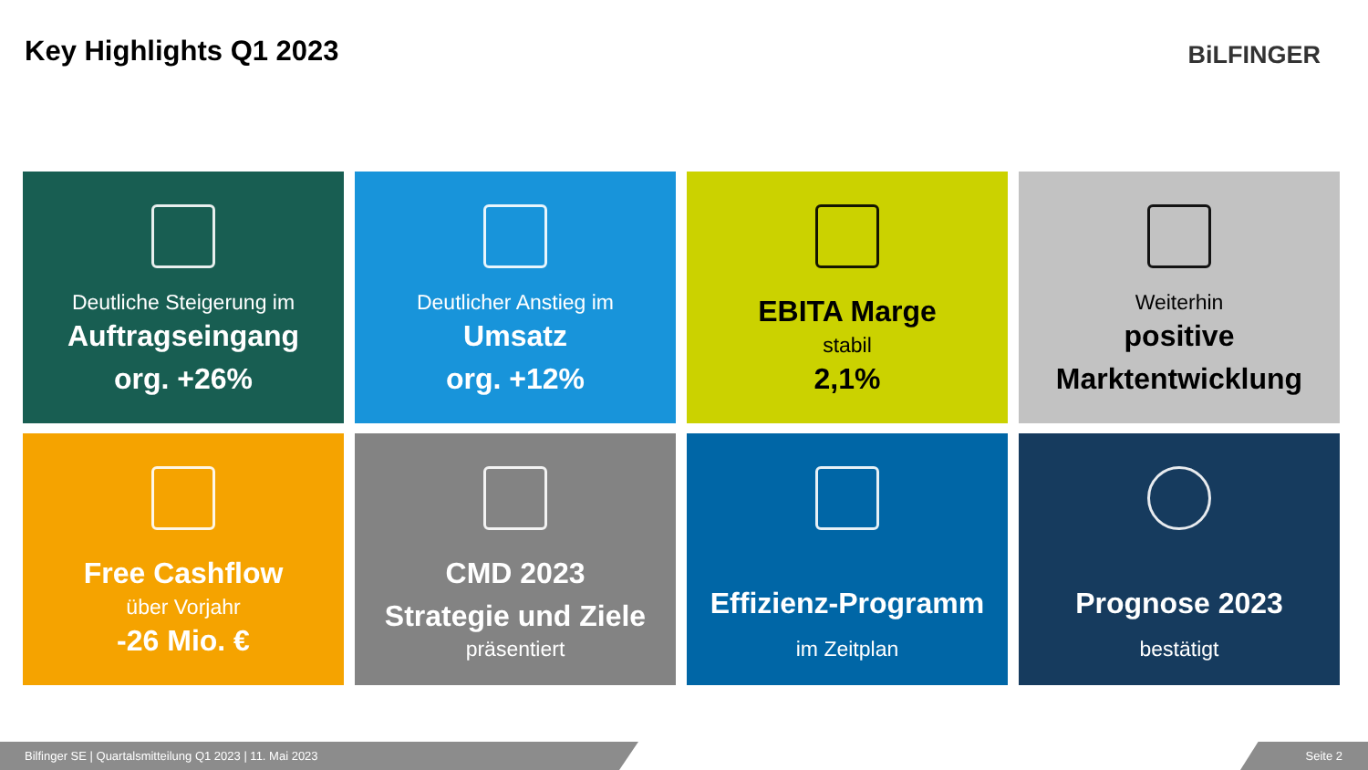Key Highlights Q1 2023 BiLFINGER
Deutliche Steigerung im
Auftragseingang
org. +26%
Deutlicher Anstieg im
Umsatz
org. +12%
EBITA Marge
stabil
2,1%
Weiterhin
positive
Marktentwicklung
Free Cashflow
über Vorjahr
-26 Mio. €
CMD 2023
Strategie und Ziele
präsentiert
Effizienz-Programm
im Zeitplan
Prognose 2023
bestätigt
Bilfinger SE | Quartalsmitteilung Q1 2023 | 11. Mai 2023 Seite 2